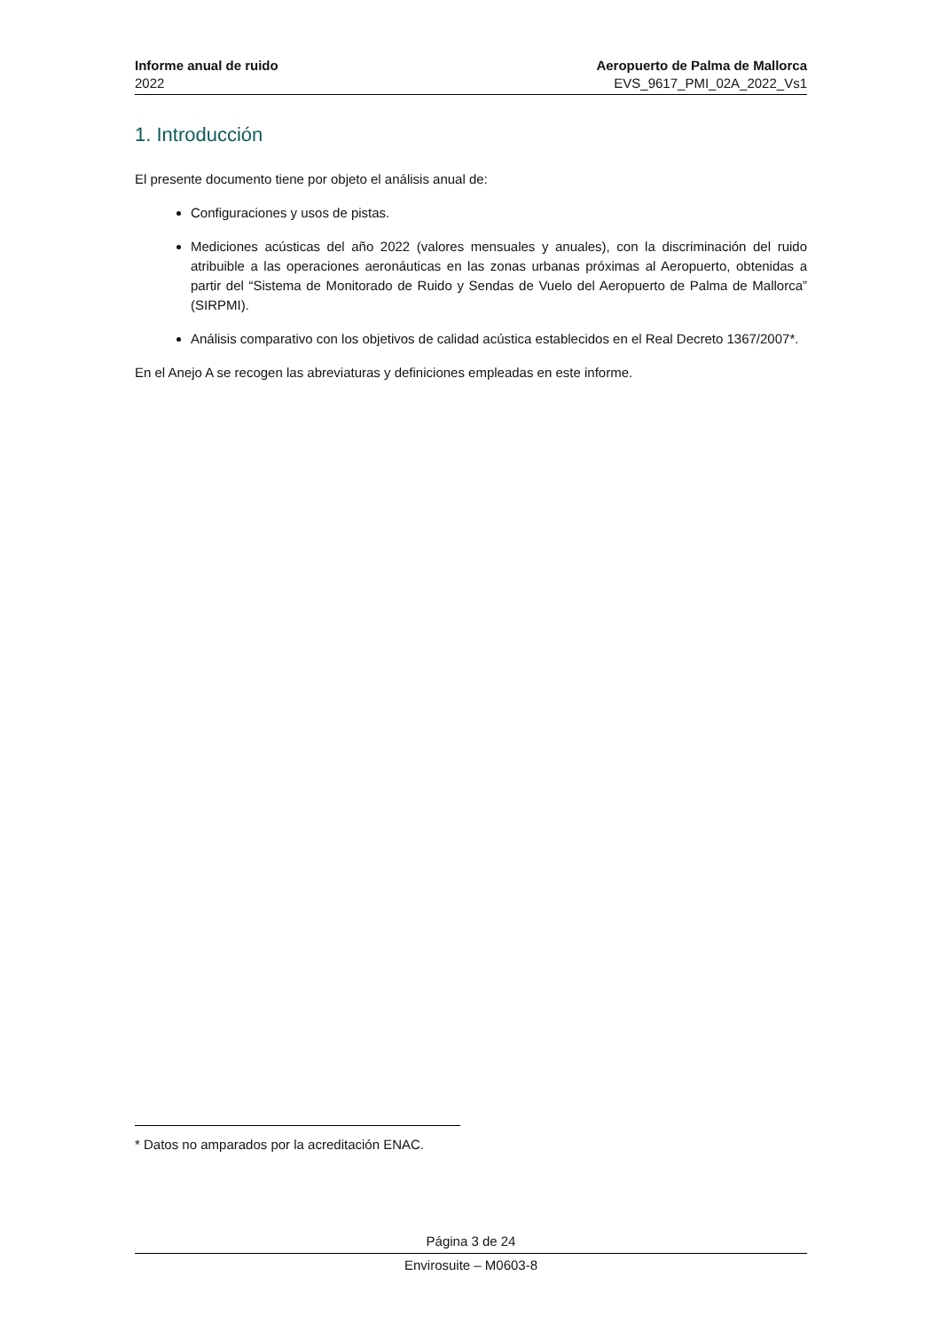Informe anual de ruido
2022
Aeropuerto de Palma de Mallorca
EVS_9617_PMI_02A_2022_Vs1
1. Introducción
El presente documento tiene por objeto el análisis anual de:
Configuraciones y usos de pistas.
Mediciones acústicas del año 2022 (valores mensuales y anuales), con la discriminación del ruido atribuible a las operaciones aeronáuticas en las zonas urbanas próximas al Aeropuerto, obtenidas a partir del “Sistema de Monitorado de Ruido y Sendas de Vuelo del Aeropuerto de Palma de Mallorca” (SIRPMI).
Análisis comparativo con los objetivos de calidad acústica establecidos en el Real Decreto 1367/2007*.
En el Anejo A se recogen las abreviaturas y definiciones empleadas en este informe.
* Datos no amparados por la acreditación ENAC.
Página 3 de 24
Envirosuite – M0603-8